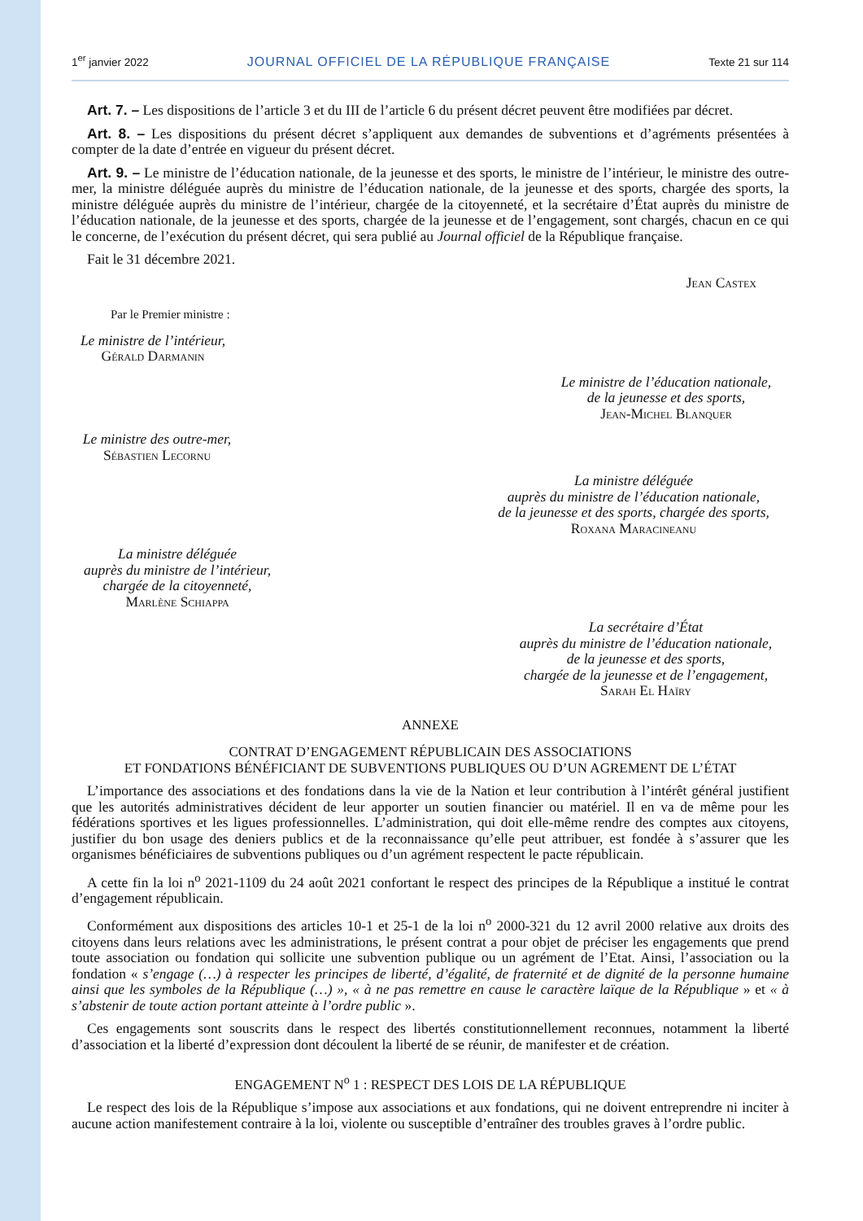1<sup>er</sup> janvier 2022 JOURNAL OFFICIEL DE LA RÉPUBLIQUE FRANÇAISE Texte 21 sur 114
Art. 7. – Les dispositions de l’article 3 et du III de l’article 6 du présent décret peuvent être modifiées par décret.
Art. 8. – Les dispositions du présent décret s’appliquent aux demandes de subventions et d’agréments présentées à compter de la date d’entrée en vigueur du présent décret.
Art. 9. – Le ministre de l’éducation nationale, de la jeunesse et des sports, le ministre de l’intérieur, le ministre des outre-mer, la ministre déléguée auprès du ministre de l’éducation nationale, de la jeunesse et des sports, chargée des sports, la ministre déléguée auprès du ministre de l’intérieur, chargée de la citoyenneté, et la secrétaire d’État auprès du ministre de l’éducation nationale, de la jeunesse et des sports, chargée de la jeunesse et de l’engagement, sont chargés, chacun en ce qui le concerne, de l’exécution du présent décret, qui sera publié au Journal officiel de la République française.
Fait le 31 décembre 2021.
Jean Castex
Par le Premier ministre :
Le ministre de l’intérieur,
Gérald Darmanin
Le ministre de l’éducation nationale,
de la jeunesse et des sports,
Jean-Michel Blanquer
Le ministre des outre-mer,
Sébastien Lecornu
La ministre déléguée
auprès du ministre de l’éducation nationale,
de la jeunesse et des sports, chargée des sports,
Roxana Maracineanu
La ministre déléguée
auprès du ministre de l’intérieur,
chargée de la citoyenneté,
Marlène Schiappa
La secrétaire d’État
auprès du ministre de l’éducation nationale,
de la jeunesse et des sports,
chargée de la jeunesse et de l’engagement,
Sarah El Haïry
ANNEXE
CONTRAT D’ENGAGEMENT RÉPUBLICAIN DES ASSOCIATIONS
ET FONDATIONS BÉNÉFICIANT DE SUBVENTIONS PUBLIQUES OU D’UN AGREMENT DE L’ÉTAT
L’importance des associations et des fondations dans la vie de la Nation et leur contribution à l’intérêt général justifient que les autorités administratives décident de leur apporter un soutien financier ou matériel. Il en va de même pour les fédérations sportives et les ligues professionnelles. L’administration, qui doit elle-même rendre des comptes aux citoyens, justifier du bon usage des deniers publics et de la reconnaissance qu’elle peut attribuer, est fondée à s’assurer que les organismes bénéficiaires de subventions publiques ou d’un agrément respectent le pacte républicain.
A cette fin la loi n<sup>o</sup> 2021-1109 du 24 août 2021 confortant le respect des principes de la République a institué le contrat d’engagement républicain.
Conformément aux dispositions des articles 10-1 et 25-1 de la loi n<sup>o</sup> 2000-321 du 12 avril 2000 relative aux droits des citoyens dans leurs relations avec les administrations, le présent contrat a pour objet de préciser les engagements que prend toute association ou fondation qui sollicite une subvention publique ou un agrément de l’Etat. Ainsi, l’association ou la fondation « s’engage (…) à respecter les principes de liberté, d’égalité, de fraternité et de dignité de la personne humaine ainsi que les symboles de la République (…) », « à ne pas remettre en cause le caractère laïque de la République » et « à s’abstenir de toute action portant atteinte à l’ordre public ».
Ces engagements sont souscrits dans le respect des libertés constitutionnellement reconnues, notamment la liberté d’association et la liberté d’expression dont découlent la liberté de se réunir, de manifester et de création.
ENGAGEMENT N<sup>o</sup> 1 : RESPECT DES LOIS DE LA RÉPUBLIQUE
Le respect des lois de la République s’impose aux associations et aux fondations, qui ne doivent entreprendre ni inciter à aucune action manifestement contraire à la loi, violente ou susceptible d’entraîner des troubles graves à l’ordre public.